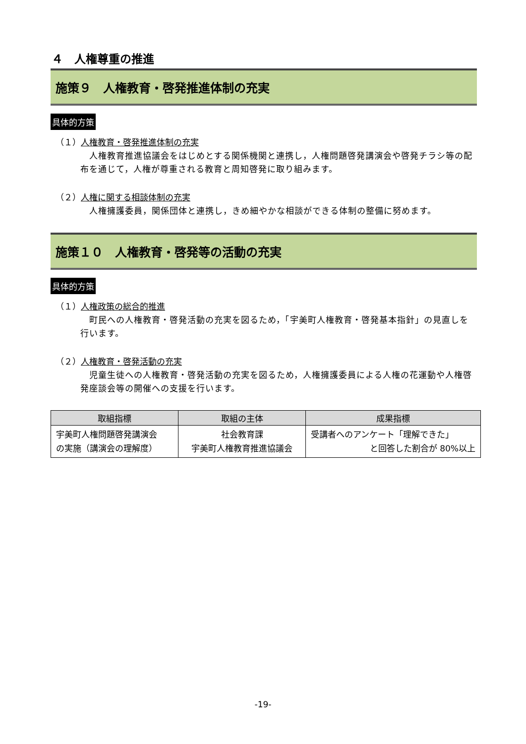４　人権尊重の推進
施策９　人権教育・啓発推進体制の充実
具体的方策
（１）人権教育・啓発推進体制の充実
人権教育推進協議会をはじめとする関係機関と連携し，人権問題啓発講演会や啓発チラシ等の配布を通じて，人権が尊重される教育と周知啓発に取り組みます。
（２）人権に関する相談体制の充実
人権擁護委員，関係団体と連携し，きめ細やかな相談ができる体制の整備に努めます。
施策１０　人権教育・啓発等の活動の充実
具体的方策
（１）人権政策の総合的推進
町民への人権教育・啓発活動の充実を図るため，「宇美町人権教育・啓発基本指針」の見直しを行います。
（２）人権教育・啓発活動の充実
児童生徒への人権教育・啓発活動の充実を図るため，人権擁護委員による人権の花運動や人権啓発座談会等の開催への支援を行います。
| 取組指標 | 取組の主体 | 成果指標 |
| --- | --- | --- |
| 宇美町人権問題啓発講演会 の実施（講演会の理解度） | 社会教育課 宇美町人権教育推進協議会 | 受講者へのアンケート「理解できた」 と回答した割合が 80%以上 |
-19-